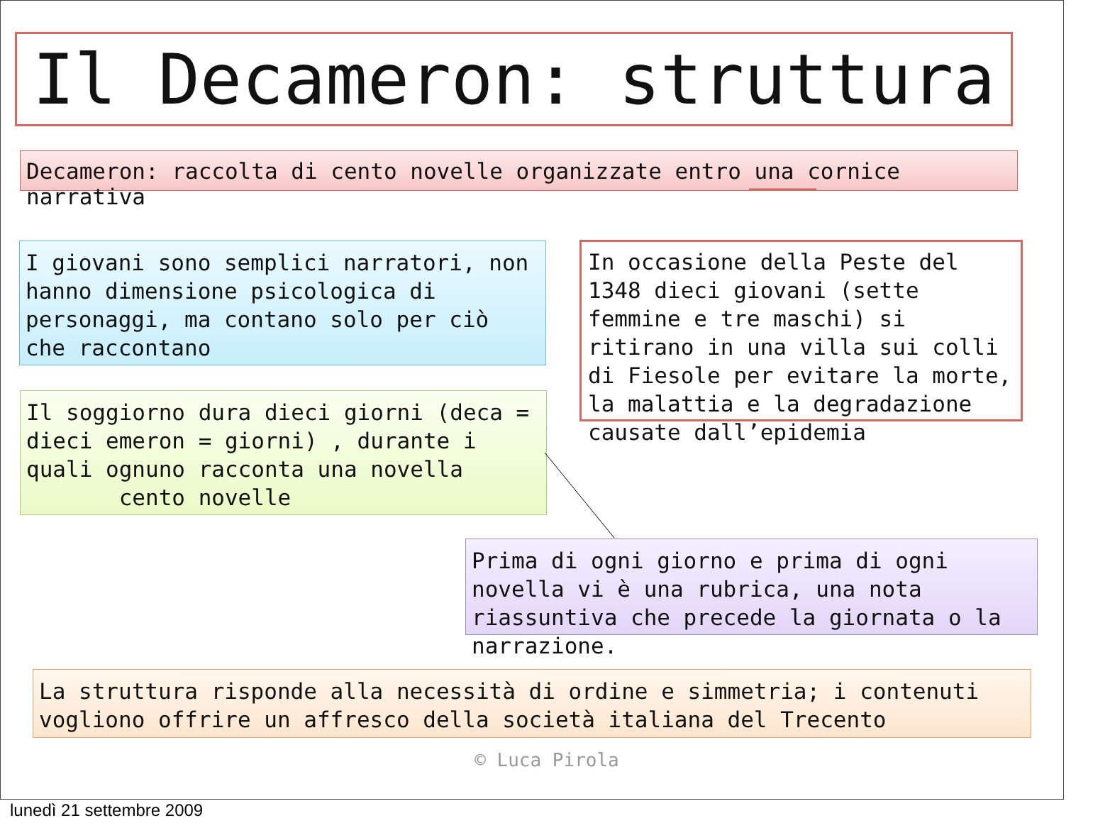Il Decameron: struttura
Decameron: raccolta di cento novelle organizzate entro una cornice narrativa
I giovani sono semplici narratori, non hanno dimensione psicologica di personaggi, ma contano solo per ciò che raccontano
In occasione della Peste del 1348 dieci giovani (sette femmine e tre maschi) si ritirano in una villa sui colli di Fiesole per evitare la morte, la malattia e la degradazione causate dall’epidemia
Il soggiorno dura dieci giorni (deca = dieci emeron = giorni) , durante i quali ognuno racconta una novella cento novelle
Prima di ogni giorno e prima di ogni novella vi è una rubrica, una nota riassuntiva che precede la giornata o la narrazione.
La struttura risponde alla necessità di ordine e simmetria; i contenuti vogliono offrire un affresco della società italiana del Trecento
© Luca Pirola
lunedì 21 settembre 2009